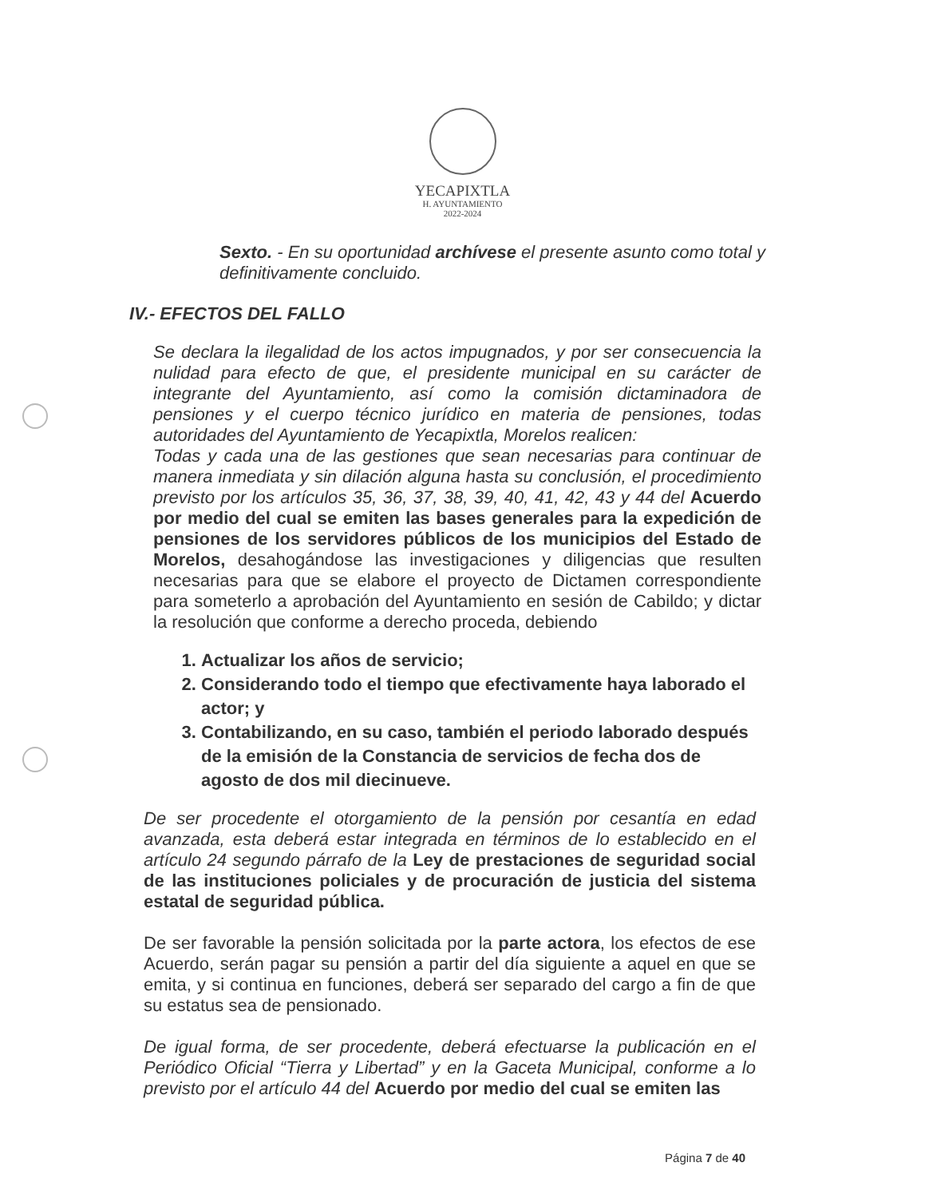YECAPIXTLA
H. AYUNTAMIENTO
2022-2024
Sexto. - En su oportunidad archívese el presente asunto como total y definitivamente concluido.
IV.- EFECTOS DEL FALLO
Se declara la ilegalidad de los actos impugnados, y por ser consecuencia la nulidad para efecto de que, el presidente municipal en su carácter de integrante del Ayuntamiento, así como la comisión dictaminadora de pensiones y el cuerpo técnico jurídico en materia de pensiones, todas autoridades del Ayuntamiento de Yecapixtla, Morelos realicen:
Todas y cada una de las gestiones que sean necesarias para continuar de manera inmediata y sin dilación alguna hasta su conclusión, el procedimiento previsto por los artículos 35, 36, 37, 38, 39, 40, 41, 42, 43 y 44 del Acuerdo por medio del cual se emiten las bases generales para la expedición de pensiones de los servidores públicos de los municipios del Estado de Morelos, desahogándose las investigaciones y diligencias que resulten necesarias para que se elabore el proyecto de Dictamen correspondiente para someterlo a aprobación del Ayuntamiento en sesión de Cabildo; y dictar la resolución que conforme a derecho proceda, debiendo
1. Actualizar los años de servicio;
2. Considerando todo el tiempo que efectivamente haya laborado el actor; y
3. Contabilizando, en su caso, también el periodo laborado después de la emisión de la Constancia de servicios de fecha dos de agosto de dos mil diecinueve.
De ser procedente el otorgamiento de la pensión por cesantía en edad avanzada, esta deberá estar integrada en términos de lo establecido en el artículo 24 segundo párrafo de la Ley de prestaciones de seguridad social de las instituciones policiales y de procuración de justicia del sistema estatal de seguridad pública.
De ser favorable la pensión solicitada por la parte actora, los efectos de ese Acuerdo, serán pagar su pensión a partir del día siguiente a aquel en que se emita, y si continua en funciones, deberá ser separado del cargo a fin de que su estatus sea de pensionado.
De igual forma, de ser procedente, deberá efectuarse la publicación en el Periódico Oficial “Tierra y Libertad” y en la Gaceta Municipal, conforme a lo previsto por el artículo 44 del Acuerdo por medio del cual se emiten las
Página 7 de 40